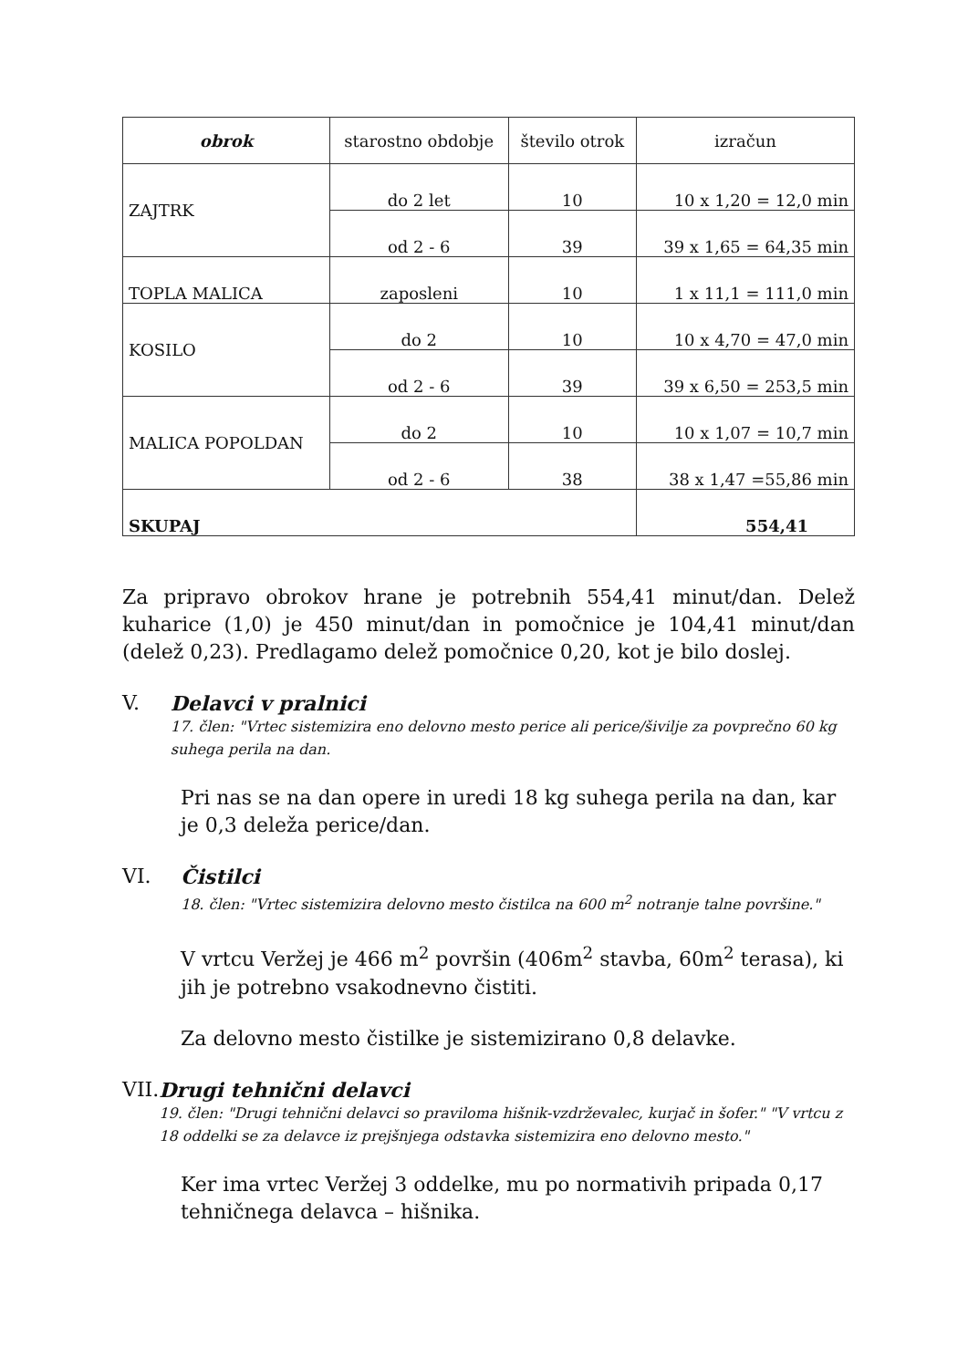| obrok | starostno obdobje | število otrok | izračun |
| --- | --- | --- | --- |
| ZAJTRK | do 2 let | 10 | 10 x 1,20 = 12,0 min |
| | od 2 - 6 | 39 | 39 x 1,65 = 64,35 min |
| TOPLA MALICA | zaposleni | 10 | 1 x 11,1 = 111,0 min |
| KOSILO | do 2 | 10 | 10 x 4,70 = 47,0 min |
| | od 2 - 6 | 39 | 39 x 6,50 = 253,5 min |
| MALICA POPOLDAN | do 2 | 10 | 10 x 1,07 = 10,7 min |
| | od 2 - 6 | 38 | 38 x 1,47 =55,86 min |
| SKUPAJ | | | 554,41 |
Za pripravo obrokov hrane je potrebnih 554,41 minut/dan. Delež kuharice (1,0) je 450 minut/dan in pomočnice je 104,41 minut/dan (delež 0,23). Predlagamo delež pomočnice 0,20, kot je bilo doslej.
V. Delavci v pralnici
17. člen: "Vrtec sistemizira eno delovno mesto perice ali perice/šivilje za povprečno 60 kg suhega perila na dan.
Pri nas se na dan opere in uredi 18 kg suhega perila na dan, kar je 0,3 deleža perice/dan.
VI. Čistilci
18. člen: "Vrtec sistemizira delovno mesto čistilca na 600 m<sup>2</sup> notranje talne površine."
V vrtcu Veržej je 466 m<sup>2</sup> površin (406m<sup>2</sup> stavba, 60m<sup>2</sup> terasa), ki jih je potrebno vsakodnevno čistiti.
Za delovno mesto čistilke je sistemizirano 0,8 delavke.
VII. Drugi tehnični delavci
19. člen: "Drugi tehnični delavci so praviloma hišnik-vzdrževalec, kurjač in šofer." "V vrtcu z 18 oddelki se za delavce iz prejšnjega odstavka sistemizira eno delovno mesto."
Ker ima vrtec Veržej 3 oddelke, mu po normativih pripada 0,17 tehničnega delavca – hišnika.